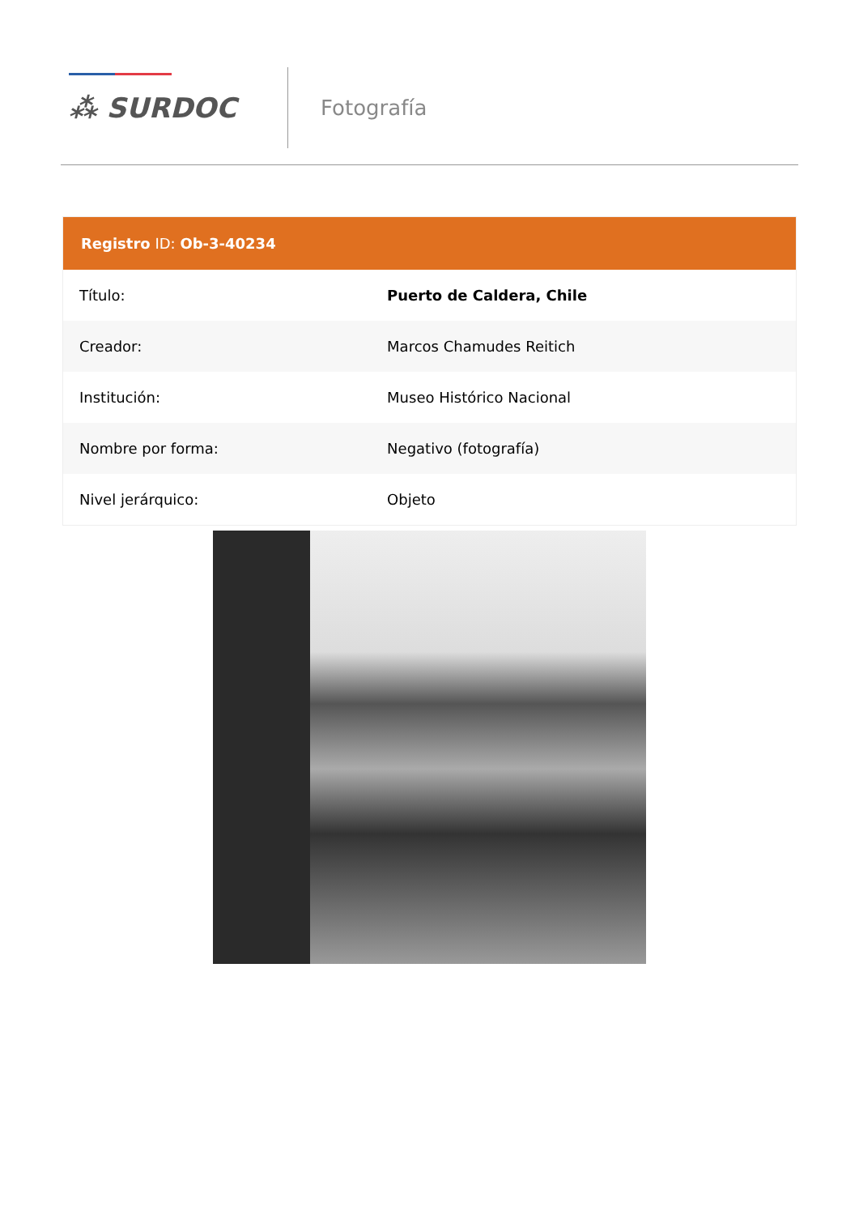⁂ SURDOC
Fotografía
Registro ID: Ob-3-40234
| Título: | Puerto de Caldera, Chile |
| Creador: | Marcos Chamudes Reitich |
| Institución: | Museo Histórico Nacional |
| Nombre por forma: | Negativo (fotografía) |
| Nivel jerárquico: | Objeto |